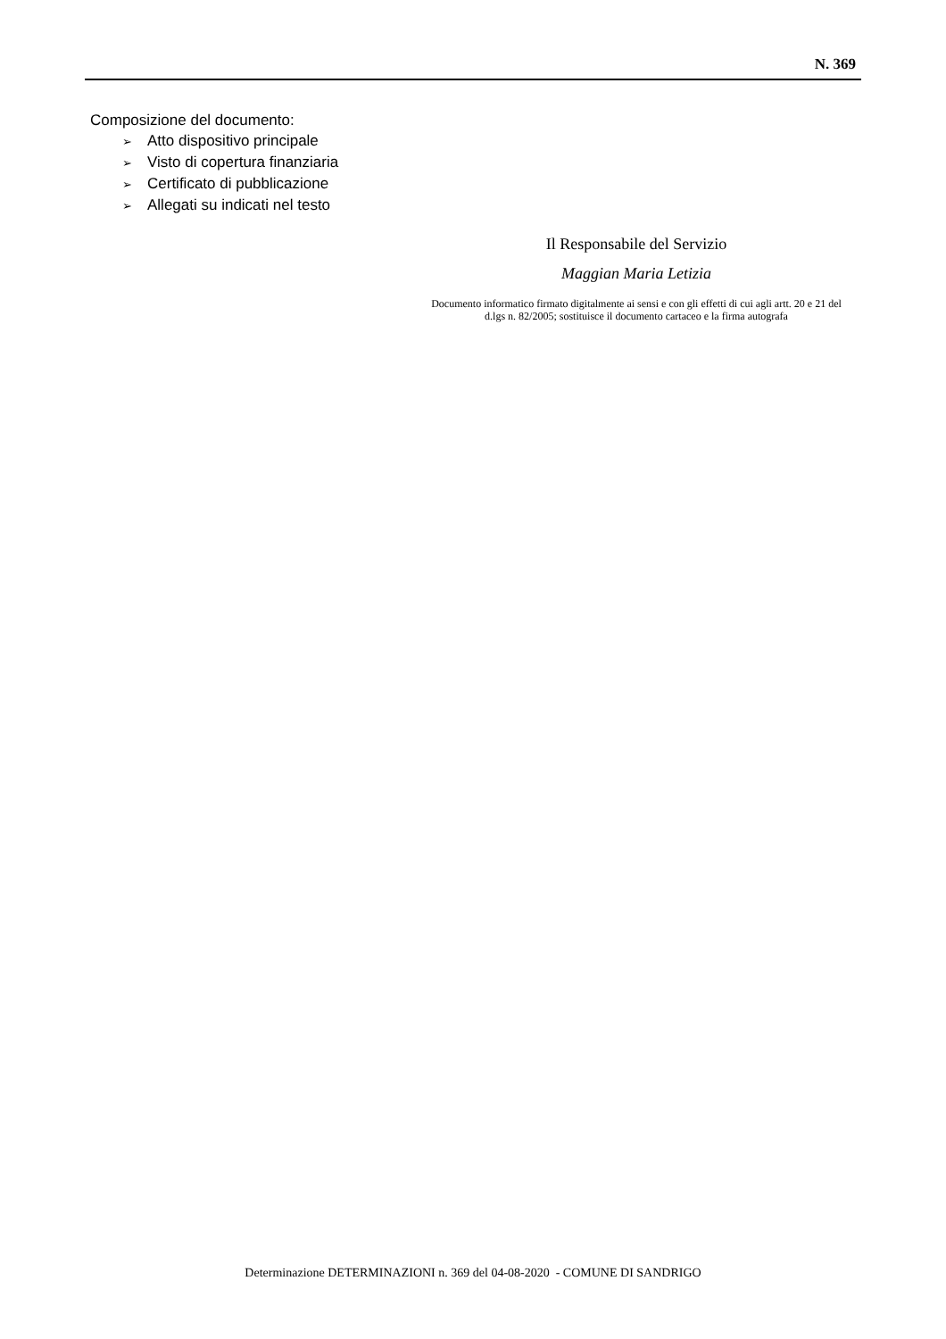N. 369
Composizione del documento:
➢ Atto dispositivo principale
➢ Visto di copertura finanziaria
➢ Certificato di pubblicazione
➢ Allegati su indicati nel testo
Il Responsabile del Servizio
Maggian Maria Letizia
Documento informatico firmato digitalmente ai sensi e con gli effetti di cui agli artt. 20 e 21 del d.lgs n. 82/2005; sostituisce il documento cartaceo e la firma autografa
Determinazione DETERMINAZIONI n. 369 del 04-08-2020 - COMUNE DI SANDRIGO